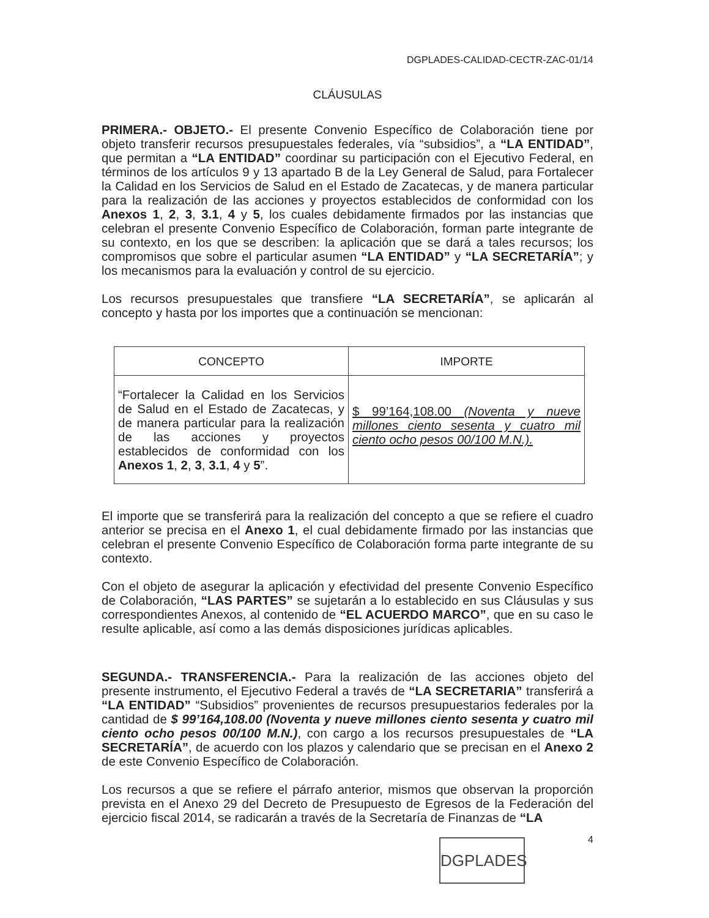DGPLADES-CALIDAD-CECTR-ZAC-01/14
CLÁUSULAS
PRIMERA.- OBJETO.- El presente Convenio Específico de Colaboración tiene por objeto transferir recursos presupuestales federales, vía “subsidios”, a “LA ENTIDAD”, que permitan a “LA ENTIDAD” coordinar su participación con el Ejecutivo Federal, en términos de los artículos 9 y 13 apartado B de la Ley General de Salud, para Fortalecer la Calidad en los Servicios de Salud en el Estado de Zacatecas, y de manera particular para la realización de las acciones y proyectos establecidos de conformidad con los Anexos 1, 2, 3, 3.1, 4 y 5, los cuales debidamente firmados por las instancias que celebran el presente Convenio Específico de Colaboración, forman parte integrante de su contexto, en los que se describen: la aplicación que se dará a tales recursos; los compromisos que sobre el particular asumen “LA ENTIDAD” y “LA SECRETARÍA”; y los mecanismos para la evaluación y control de su ejercicio.
Los recursos presupuestales que transfiere “LA SECRETARÍA”, se aplicarán al concepto y hasta por los importes que a continuación se mencionan:
| CONCEPTO | IMPORTE |
| --- | --- |
| “Fortalecer la Calidad en los Servicios de Salud en el Estado de Zacatecas, y de manera particular para la realización de las acciones y proyectos establecidos de conformidad con los Anexos 1 , 2 , 3 , 3.1 , 4 y 5 ”. | $ 99’164,108.00 (Noventa y nueve millones ciento sesenta y cuatro mil ciento ocho pesos 00/100 M.N.). |
El importe que se transferirá para la realización del concepto a que se refiere el cuadro anterior se precisa en el Anexo 1, el cual debidamente firmado por las instancias que celebran el presente Convenio Específico de Colaboración forma parte integrante de su contexto.
Con el objeto de asegurar la aplicación y efectividad del presente Convenio Específico de Colaboración, “LAS PARTES” se sujetarán a lo establecido en sus Cláusulas y sus correspondientes Anexos, al contenido de “EL ACUERDO MARCO”, que en su caso le resulte aplicable, así como a las demás disposiciones jurídicas aplicables.
SEGUNDA.- TRANSFERENCIA.- Para la realización de las acciones objeto del presente instrumento, el Ejecutivo Federal a través de “LA SECRETARIA” transferirá a “LA ENTIDAD” “Subsidios” provenientes de recursos presupuestarios federales por la cantidad de $ 99’164,108.00 (Noventa y nueve millones ciento sesenta y cuatro mil ciento ocho pesos 00/100 M.N.), con cargo a los recursos presupuestales de “LA SECRETARÍA”, de acuerdo con los plazos y calendario que se precisan en el Anexo 2 de este Convenio Específico de Colaboración.
Los recursos a que se refiere el párrafo anterior, mismos que observan la proporción prevista en el Anexo 29 del Decreto de Presupuesto de Egresos de la Federación del ejercicio fiscal 2014, se radicarán a través de la Secretaría de Finanzas de “LA
4
DGPLADES